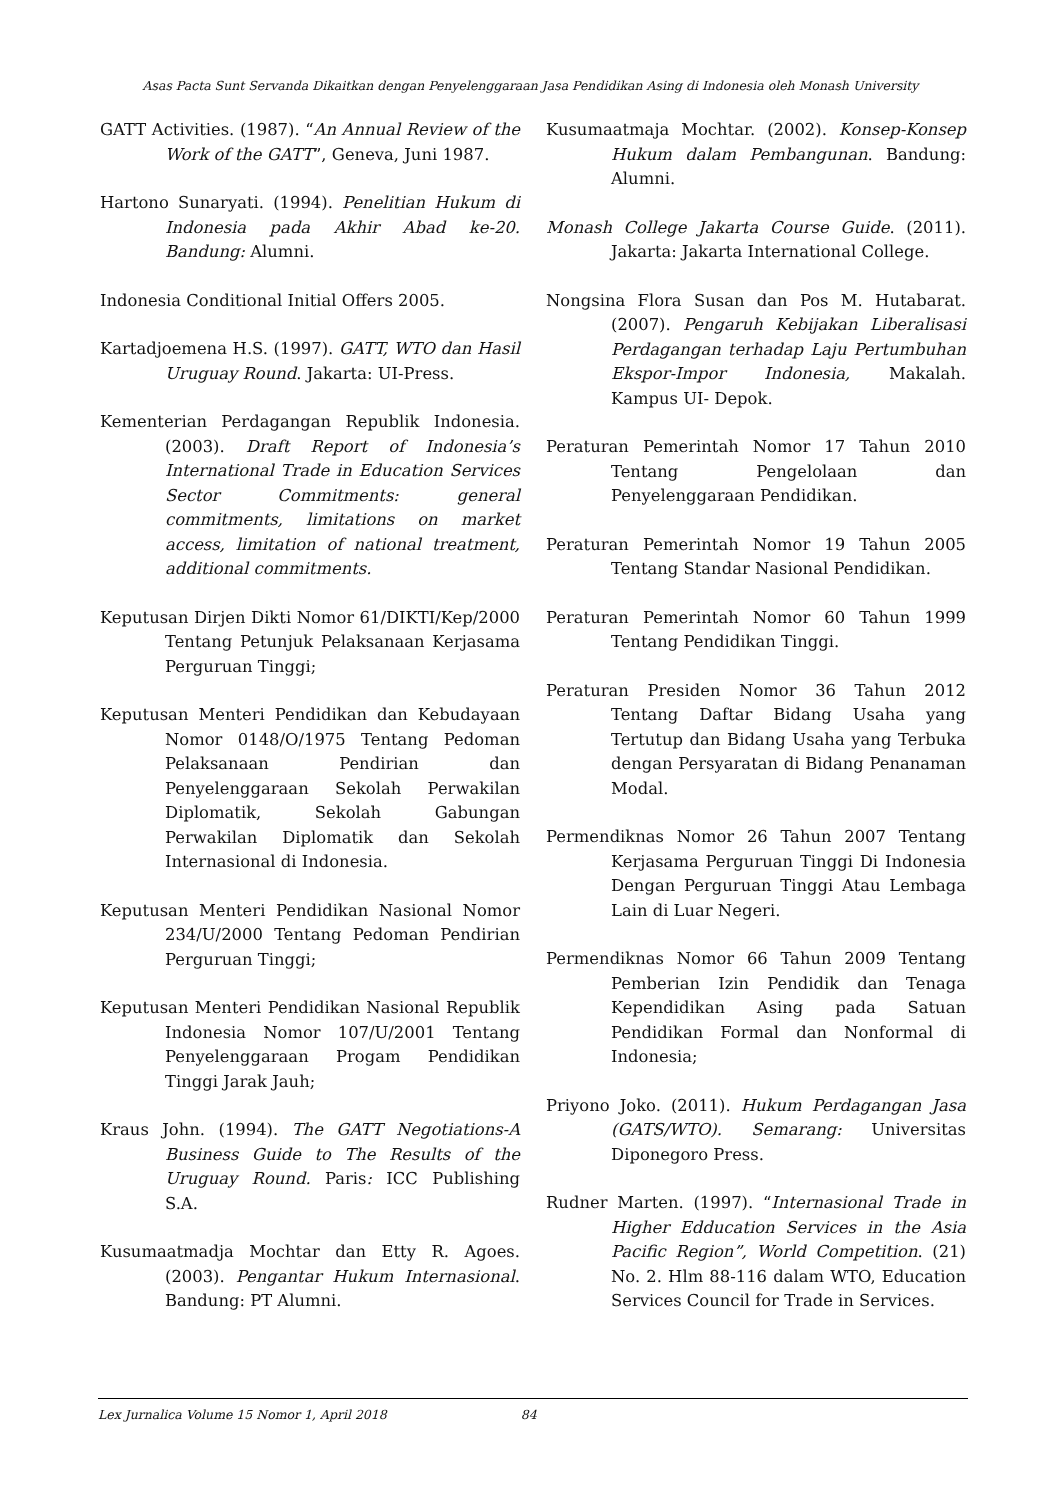Asas Pacta Sunt Servanda Dikaitkan dengan Penyelenggaraan Jasa Pendidikan Asing di Indonesia oleh Monash University
GATT Activities. (1987). “An Annual Review of the Work of the GATT”, Geneva, Juni 1987.
Hartono Sunaryati. (1994). Penelitian Hukum di Indonesia pada Akhir Abad ke-20. Bandung: Alumni.
Indonesia Conditional Initial Offers 2005.
Kartadjoemena H.S. (1997). GATT, WTO dan Hasil Uruguay Round. Jakarta: UI-Press.
Kementerian Perdagangan Republik Indonesia. (2003). Draft Report of Indonesia’s International Trade in Education Services Sector Commitments: general commitments, limitations on market access, limitation of national treatment, additional commitments.
Keputusan Dirjen Dikti Nomor 61/DIKTI/Kep/2000 Tentang Petunjuk Pelaksanaan Kerjasama Perguruan Tinggi;
Keputusan Menteri Pendidikan dan Kebudayaan Nomor 0148/O/1975 Tentang Pedoman Pelaksanaan Pendirian dan Penyelenggaraan Sekolah Perwakilan Diplomatik, Sekolah Gabungan Perwakilan Diplomatik dan Sekolah Internasional di Indonesia.
Keputusan Menteri Pendidikan Nasional Nomor 234/U/2000 Tentang Pedoman Pendirian Perguruan Tinggi;
Keputusan Menteri Pendidikan Nasional Republik Indonesia Nomor 107/U/2001 Tentang Penyelenggaraan Progam Pendidikan Tinggi Jarak Jauh;
Kraus John. (1994). The GATT Negotiations-A Business Guide to The Results of the Uruguay Round. Paris: ICC Publishing S.A.
Kusumaatmadja Mochtar dan Etty R. Agoes. (2003). Pengantar Hukum Internasional. Bandung: PT Alumni.
Kusumaatmaja Mochtar. (2002). Konsep-Konsep Hukum dalam Pembangunan. Bandung: Alumni.
Monash College Jakarta Course Guide. (2011). Jakarta: Jakarta International College.
Nongsina Flora Susan dan Pos M. Hutabarat. (2007). Pengaruh Kebijakan Liberalisasi Perdagangan terhadap Laju Pertumbuhan Ekspor-Impor Indonesia, Makalah. Kampus UI- Depok.
Peraturan Pemerintah Nomor 17 Tahun 2010 Tentang Pengelolaan dan Penyelenggaraan Pendidikan.
Peraturan Pemerintah Nomor 19 Tahun 2005 Tentang Standar Nasional Pendidikan.
Peraturan Pemerintah Nomor 60 Tahun 1999 Tentang Pendidikan Tinggi.
Peraturan Presiden Nomor 36 Tahun 2012 Tentang Daftar Bidang Usaha yang Tertutup dan Bidang Usaha yang Terbuka dengan Persyaratan di Bidang Penanaman Modal.
Permendiknas Nomor 26 Tahun 2007 Tentang Kerjasama Perguruan Tinggi Di Indonesia Dengan Perguruan Tinggi Atau Lembaga Lain di Luar Negeri.
Permendiknas Nomor 66 Tahun 2009 Tentang Pemberian Izin Pendidik dan Tenaga Kependidikan Asing pada Satuan Pendidikan Formal dan Nonformal di Indonesia;
Priyono Joko. (2011). Hukum Perdagangan Jasa (GATS/WTO). Semarang: Universitas Diponegoro Press.
Rudner Marten. (1997). “Internasional Trade in Higher Edducation Services in the Asia Pacific Region”, World Competition. (21) No. 2. Hlm 88-116 dalam WTO, Education Services Council for Trade in Services.
Lex Jurnalica Volume 15 Nomor 1, April 2018 84